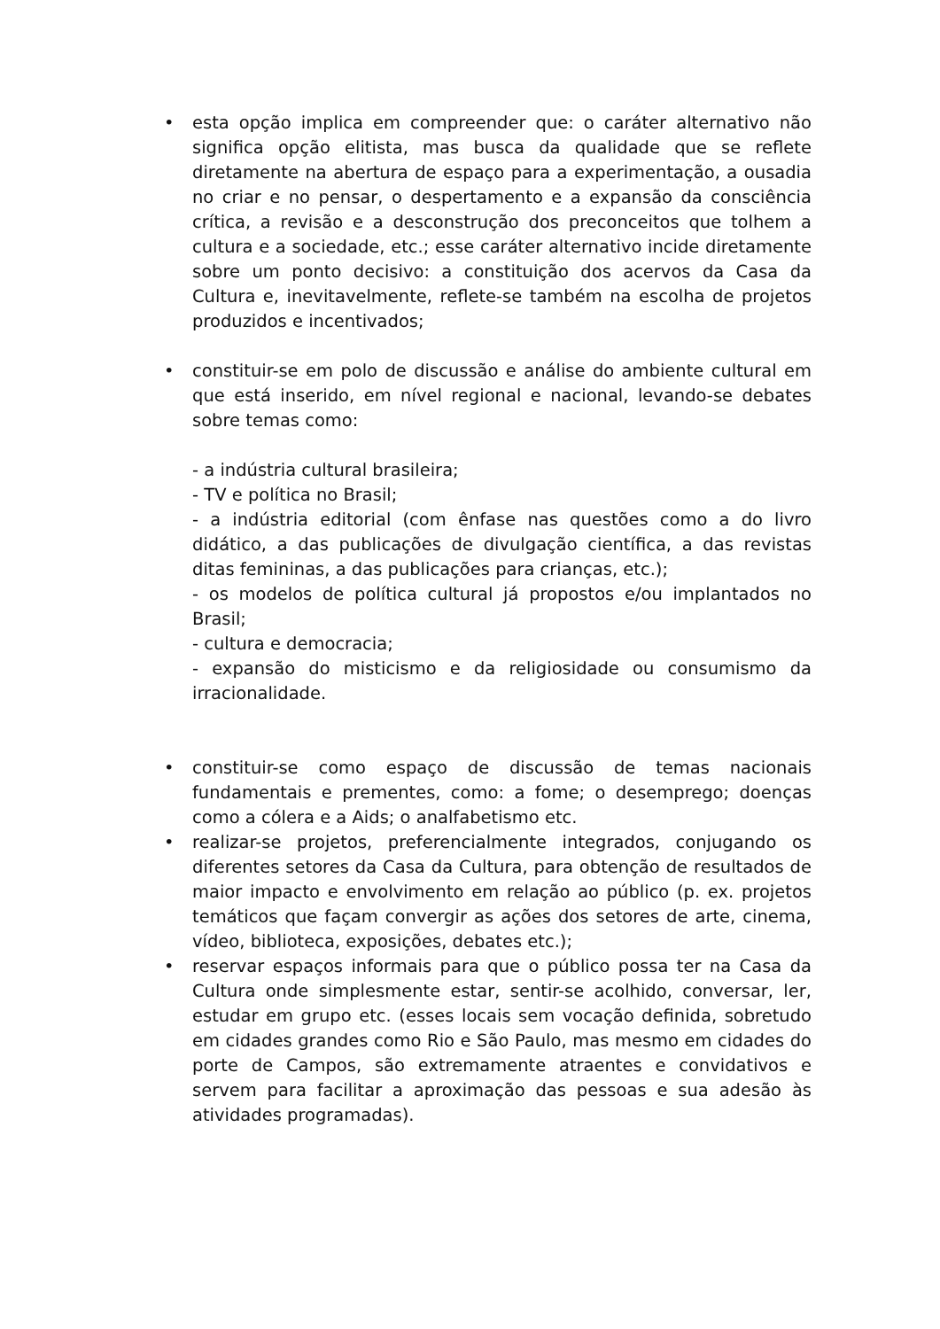• esta opção implica em compreender que: o caráter alternativo não significa opção elitista, mas busca da qualidade que se reflete diretamente na abertura de espaço para a experimentação, a ousadia no criar e no pensar, o despertamento e a expansão da consciência crítica, a revisão e a desconstrução dos preconceitos que tolhem a cultura e a sociedade, etc.; esse caráter alternativo incide diretamente sobre um ponto decisivo: a constituição dos acervos da Casa da Cultura e, inevitavelmente, reflete-se também na escolha de projetos produzidos e incentivados;
• constituir-se em polo de discussão e análise do ambiente cultural em que está inserido, em nível regional e nacional, levando-se debates sobre temas como:
- a indústria cultural brasileira;
- TV e política no Brasil;
- a indústria editorial (com ênfase nas questões como a do livro didático, a das publicações de divulgação científica, a das revistas ditas femininas, a das publicações para crianças, etc.);
- os modelos de política cultural já propostos e/ou implantados no Brasil;
- cultura e democracia;
- expansão do misticismo e da religiosidade ou consumismo da irracionalidade.
• constituir-se como espaço de discussão de temas nacionais fundamentais e prementes, como: a fome; o desemprego; doenças como a cólera e a Aids; o analfabetismo etc.
• realizar-se projetos, preferencialmente integrados, conjugando os diferentes setores da Casa da Cultura, para obtenção de resultados de maior impacto e envolvimento em relação ao público (p. ex. projetos temáticos que façam convergir as ações dos setores de arte, cinema, vídeo, biblioteca, exposições, debates etc.);
• reservar espaços informais para que o público possa ter na Casa da Cultura onde simplesmente estar, sentir-se acolhido, conversar, ler, estudar em grupo etc. (esses locais sem vocação definida, sobretudo em cidades grandes como Rio e São Paulo, mas mesmo em cidades do porte de Campos, são extremamente atraentes e convidativos e servem para facilitar a aproximação das pessoas e sua adesão às atividades programadas).